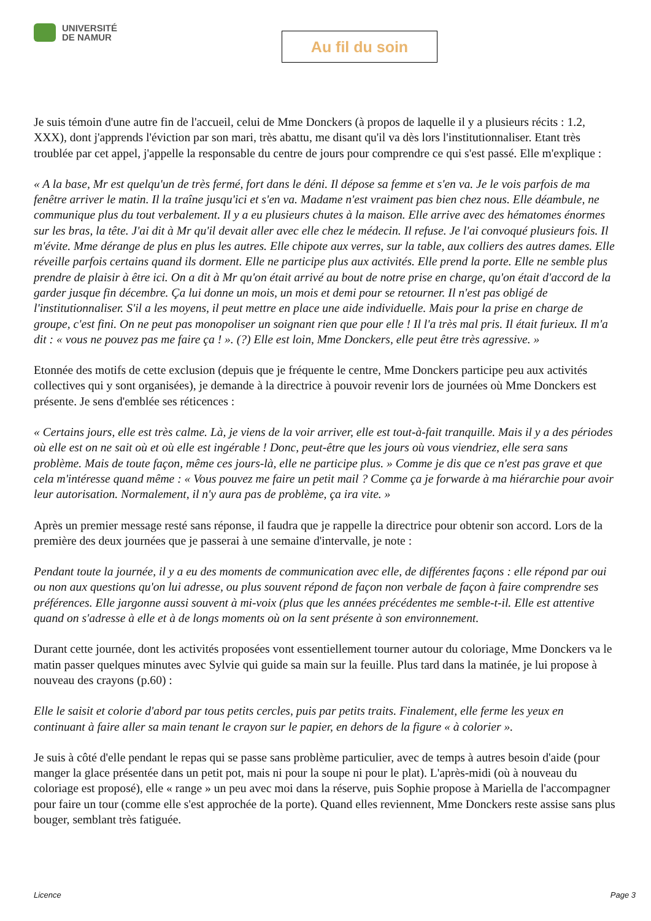UNIVERSITÉ
DE NAMUR
Au fil du soin
Je suis témoin d'une autre fin de l'accueil, celui de Mme Donckers (à propos de laquelle il y a plusieurs récits : 1.2, XXX), dont j'apprends l'éviction par son mari, très abattu, me disant qu'il va dès lors l'institutionnaliser. Etant très troublée par cet appel, j'appelle la responsable du centre de jours pour comprendre ce qui s'est passé. Elle m'explique :
« A la base, Mr est quelqu'un de très fermé, fort dans le déni. Il dépose sa femme et s'en va. Je le vois parfois de ma fenêtre arriver le matin. Il la traîne jusqu'ici et s'en va. Madame n'est vraiment pas bien chez nous. Elle déambule, ne communique plus du tout verbalement. Il y a eu plusieurs chutes à la maison. Elle arrive avec des hématomes énormes sur les bras, la tête. J'ai dit à Mr qu'il devait aller avec elle chez le médecin. Il refuse. Je l'ai convoqué plusieurs fois. Il m'évite. Mme dérange de plus en plus les autres. Elle chipote aux verres, sur la table, aux colliers des autres dames. Elle réveille parfois certains quand ils dorment. Elle ne participe plus aux activités. Elle prend la porte. Elle ne semble plus prendre de plaisir à être ici. On a dit à Mr qu'on était arrivé au bout de notre prise en charge, qu'on était d'accord de la garder jusque fin décembre. Ça lui donne un mois, un mois et demi pour se retourner. Il n'est pas obligé de l'institutionnaliser. S'il a les moyens, il peut mettre en place une aide individuelle. Mais pour la prise en charge de groupe, c'est fini. On ne peut pas monopoliser un soignant rien que pour elle ! Il l'a très mal pris. Il était furieux. Il m'a dit : « vous ne pouvez pas me faire ça ! ». (?) Elle est loin, Mme Donckers, elle peut être très agressive. »
Etonnée des motifs de cette exclusion (depuis que je fréquente le centre, Mme Donckers participe peu aux activités collectives qui y sont organisées), je demande à la directrice à pouvoir revenir lors de journées où Mme Donckers est présente. Je sens d'emblée ses réticences :
« Certains jours, elle est très calme. Là, je viens de la voir arriver, elle est tout-à-fait tranquille. Mais il y a des périodes où elle est on ne sait où et où elle est ingérable ! Donc, peut-être que les jours où vous viendriez, elle sera sans problème. Mais de toute façon, même ces jours-là, elle ne participe plus. » Comme je dis que ce n'est pas grave et que cela m'intéresse quand même : « Vous pouvez me faire un petit mail ? Comme ça je forwarde à ma hiérarchie pour avoir leur autorisation. Normalement, il n'y aura pas de problème, ça ira vite. »
Après un premier message resté sans réponse, il faudra que je rappelle la directrice pour obtenir son accord. Lors de la première des deux journées que je passerai à une semaine d'intervalle, je note :
Pendant toute la journée, il y a eu des moments de communication avec elle, de différentes façons : elle répond par oui ou non aux questions qu'on lui adresse, ou plus souvent répond de façon non verbale de façon à faire comprendre ses préférences. Elle jargonne aussi souvent à mi-voix (plus que les années précédentes me semble-t-il. Elle est attentive quand on s'adresse à elle et à de longs moments où on la sent présente à son environnement.
Durant cette journée, dont les activités proposées vont essentiellement tourner autour du coloriage, Mme Donckers va le matin passer quelques minutes avec Sylvie qui guide sa main sur la feuille. Plus tard dans la matinée, je lui propose à nouveau des crayons (p.60) :
Elle le saisit et colorie d'abord par tous petits cercles, puis par petits traits. Finalement, elle ferme les yeux en continuant à faire aller sa main tenant le crayon sur le papier, en dehors de la figure « à colorier ».
Je suis à côté d'elle pendant le repas qui se passe sans problème particulier, avec de temps à autres besoin d'aide (pour manger la glace présentée dans un petit pot, mais ni pour la soupe ni pour le plat). L'après-midi (où à nouveau du coloriage est proposé), elle « range » un peu avec moi dans la réserve, puis Sophie propose à Mariella de l'accompagner pour faire un tour (comme elle s'est approchée de la porte). Quand elles reviennent, Mme Donckers reste assise sans plus bouger, semblant très fatiguée.
Licence Page 3